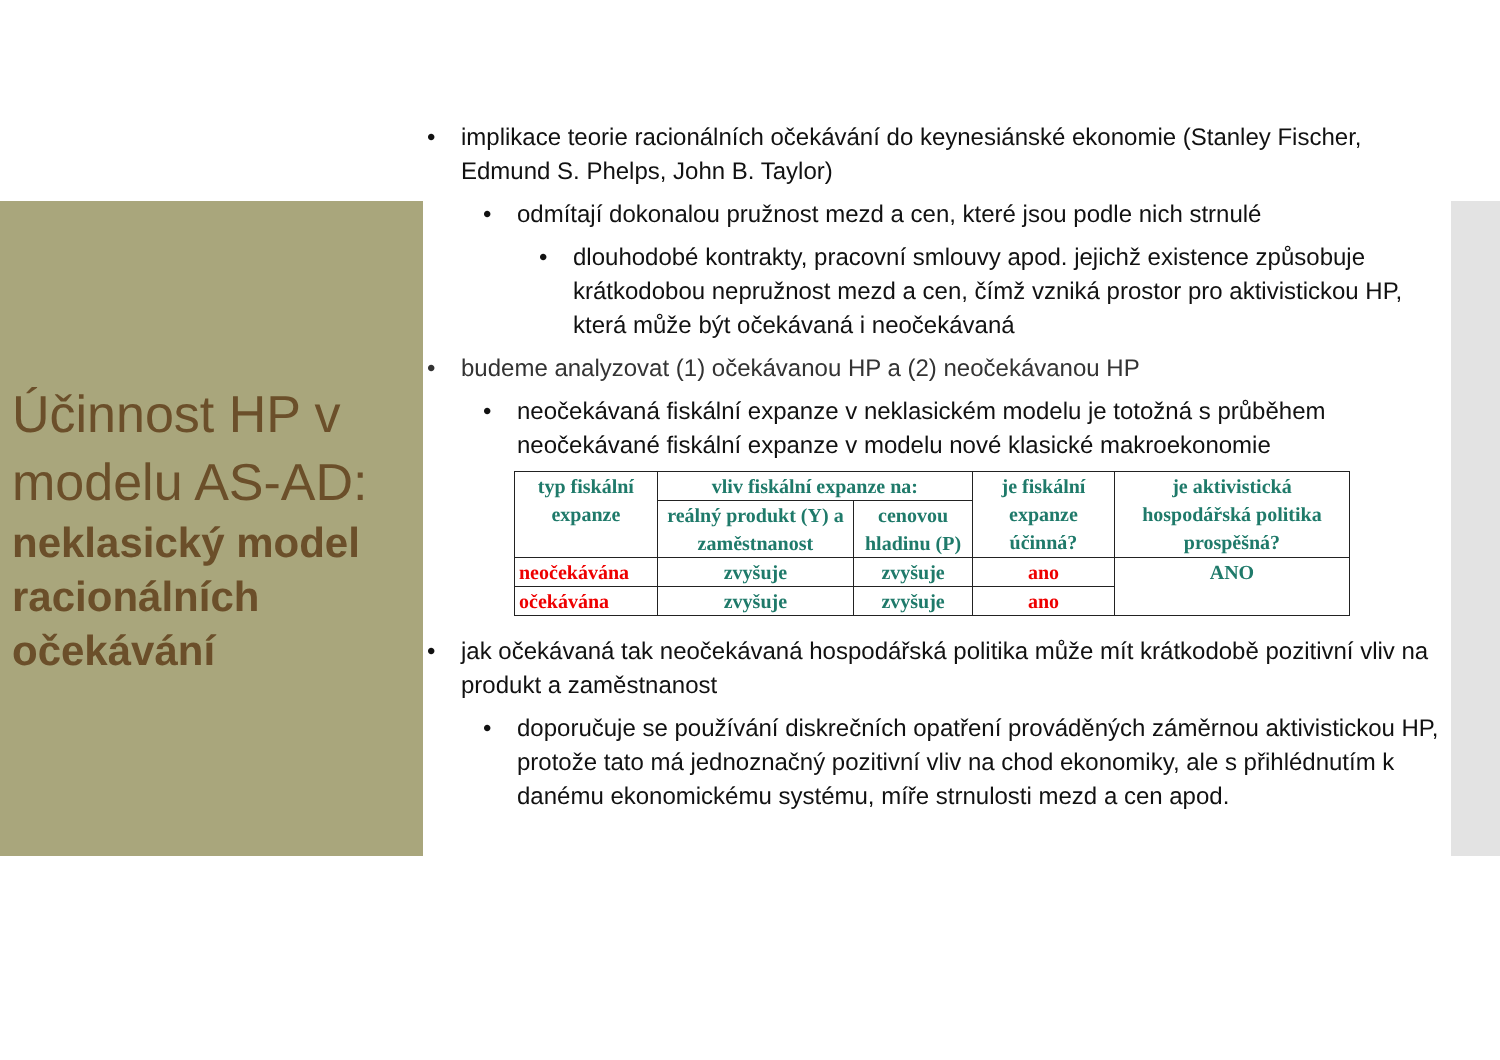Účinnost HP v modelu AS-AD:
neklasický model racionálních očekávání
• implikace teorie racionálních očekávání do keynesiánské ekonomie (Stanley Fischer, Edmund S. Phelps, John B. Taylor)
• odmítají dokonalou pružnost mezd a cen, které jsou podle nich strnulé
• dlouhodobé kontrakty, pracovní smlouvy apod. jejichž existence způsobuje krátkodobou nepružnost mezd a cen, čímž vzniká prostor pro aktivistickou HP, která může být očekávaná i neočekávaná
• budeme analyzovat (1) očekávanou HP a (2) neočekávanou HP
• neočekávaná fiskální expanze v neklasickém modelu je totožná s průběhem neočekávané fiskální expanze v modelu nové klasické makroekonomie
| typ fiskální expanze | vliv fiskální expanze na: | | je fiskální expanze účinná? | je aktivistická hospodářská politika prospěšná? |
| --- | --- | --- | --- | --- |
| | reálný produkt (Y) a zaměstnanost | cenovou hladinu (P) | | |
| neočekávána | zvyšuje | zvyšuje | ano | ANO |
| očekávána | zvyšuje | zvyšuje | ano | |
• jak očekávaná tak neočekávaná hospodářská politika může mít krátkodobě pozitivní vliv na produkt a zaměstnanost
• doporučuje se používání diskrečních opatření prováděných záměrnou aktivistickou HP, protože tato má jednoznačný pozitivní vliv na chod ekonomiky, ale s přihlédnutím k danému ekonomickému systému, míře strnulosti mezd a cen apod.